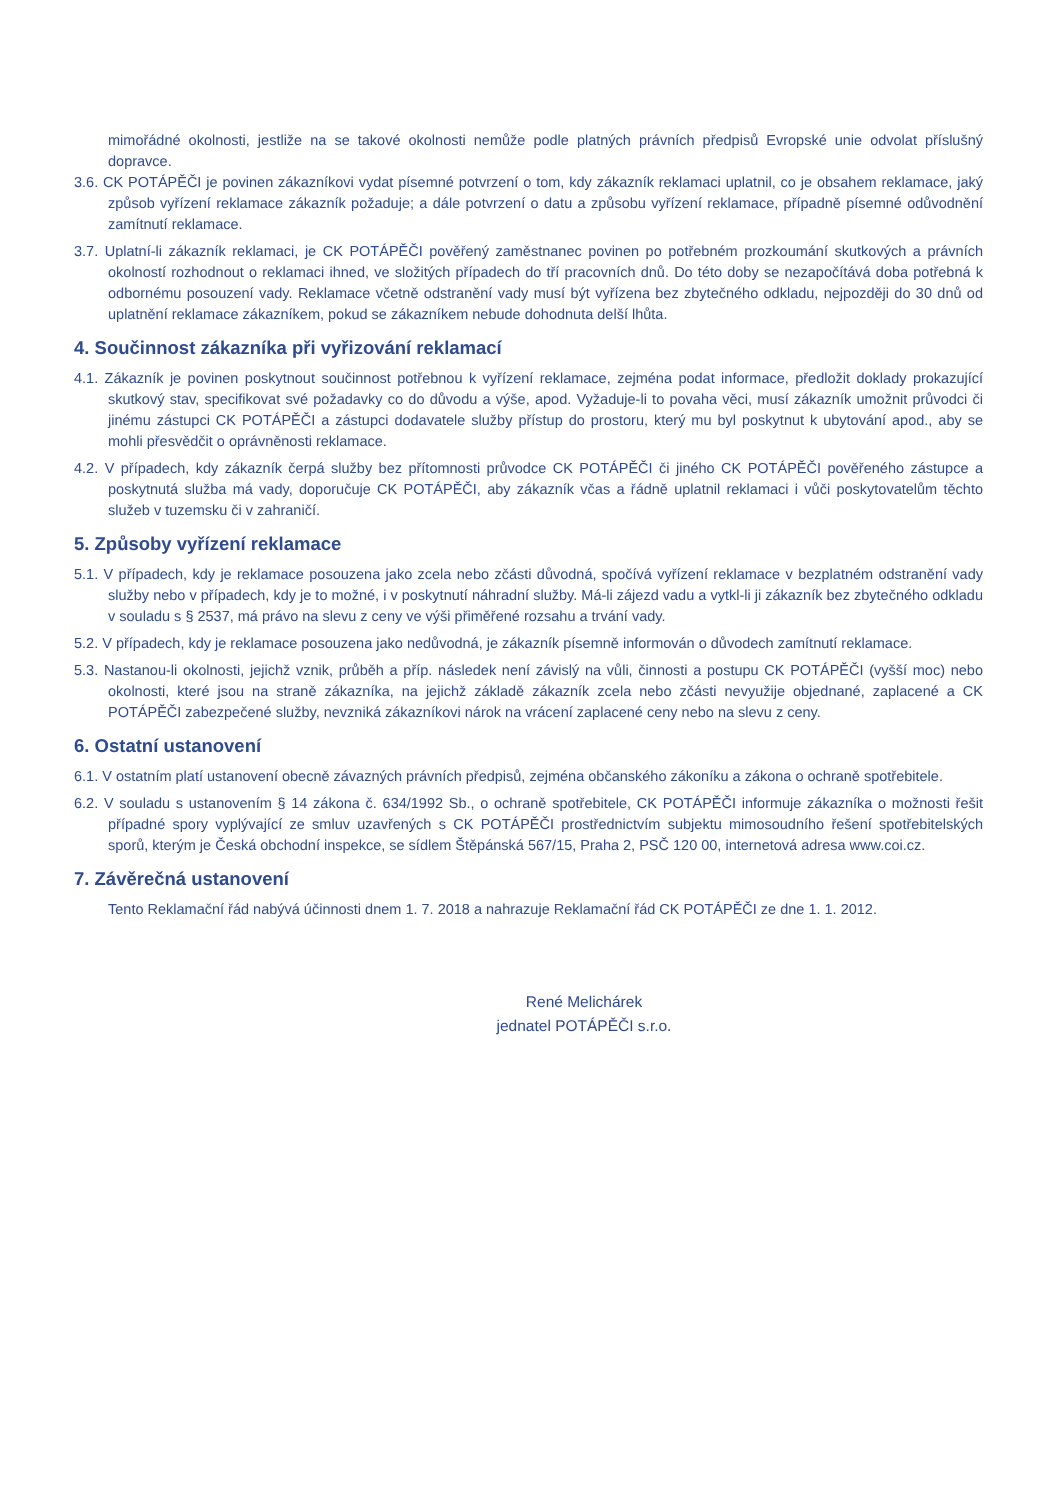mimořádné okolnosti, jestliže na se takové okolnosti nemůže podle platných právních předpisů Evropské unie odvolat příslušný dopravce.
3.6. CK POTÁPĚČI je povinen zákazníkovi vydat písemné potvrzení o tom, kdy zákazník reklamaci uplatnil, co je obsahem reklamace, jaký způsob vyřízení reklamace zákazník požaduje; a dále potvrzení o datu a způsobu vyřízení reklamace, případně písemné odůvodnění zamítnutí reklamace.
3.7. Uplatní-li zákazník reklamaci, je CK POTÁPĚČI pověřený zaměstnanec povinen po potřebném prozkoumání skutkových a právních okolností rozhodnout o reklamaci ihned, ve složitých případech do tří pracovních dnů. Do této doby se nezapočítává doba potřebná k odbornému posouzení vady. Reklamace včetně odstranění vady musí být vyřízena bez zbytečného odkladu, nejpozději do 30 dnů od uplatnění reklamace zákazníkem, pokud se zákazníkem nebude dohodnuta delší lhůta.
4. Součinnost zákazníka při vyřizování reklamací
4.1. Zákazník je povinen poskytnout součinnost potřebnou k vyřízení reklamace, zejména podat informace, předložit doklady prokazující skutkový stav, specifikovat své požadavky co do důvodu a výše, apod. Vyžaduje-li to povaha věci, musí zákazník umožnit průvodci či jinému zástupci CK POTÁPĚČI a zástupci dodavatele služby přístup do prostoru, který mu byl poskytnut k ubytování apod., aby se mohli přesvědčit o oprávněnosti reklamace.
4.2. V případech, kdy zákazník čerpá služby bez přítomnosti průvodce CK POTÁPĚČI či jiného CK POTÁPĚČI pověřeného zástupce a poskytnutá služba má vady, doporučuje CK POTÁPĚČI, aby zákazník včas a řádně uplatnil reklamaci i vůči poskytovatelům těchto služeb v tuzemsku či v zahraničí.
5. Způsoby vyřízení reklamace
5.1. V případech, kdy je reklamace posouzena jako zcela nebo zčásti důvodná, spočívá vyřízení reklamace v bezplatném odstranění vady služby nebo v případech, kdy je to možné, i v poskytnutí náhradní služby. Má-li zájezd vadu a vytkl-li ji zákazník bez zbytečného odkladu v souladu s § 2537, má právo na slevu z ceny ve výši přiměřené rozsahu a trvání vady.
5.2. V případech, kdy je reklamace posouzena jako nedůvodná, je zákazník písemně informován o důvodech zamítnutí reklamace.
5.3. Nastanou-li okolnosti, jejichž vznik, průběh a příp. následek není závislý na vůli, činnosti a postupu CK POTÁPĚČI (vyšší moc) nebo okolnosti, které jsou na straně zákazníka, na jejichž základě zákazník zcela nebo zčásti nevyužije objednané, zaplacené a CK POTÁPĚČI zabezpečené služby, nevzniká zákazníkovi nárok na vrácení zaplacené ceny nebo na slevu z ceny.
6. Ostatní ustanovení
6.1. V ostatním platí ustanovení obecně závazných právních předpisů, zejména občanského zákoníku a zákona o ochraně spotřebitele.
6.2. V souladu s ustanovením § 14 zákona č. 634/1992 Sb., o ochraně spotřebitele, CK POTÁPĚČI informuje zákazníka o možnosti řešit případné spory vyplývající ze smluv uzavřených s CK POTÁPĚČI prostřednictvím subjektu mimosoudního řešení spotřebitelských sporů, kterým je Česká obchodní inspekce, se sídlem Štěpánská 567/15, Praha 2, PSČ 120 00, internetová adresa www.coi.cz.
7. Závěrečná ustanovení
Tento Reklamační řád nabývá účinnosti dnem 1. 7. 2018 a nahrazuje Reklamační řád CK POTÁPĚČI ze dne 1. 1. 2012.
René Melichárek
jednatel POTÁPĚČI s.r.o.